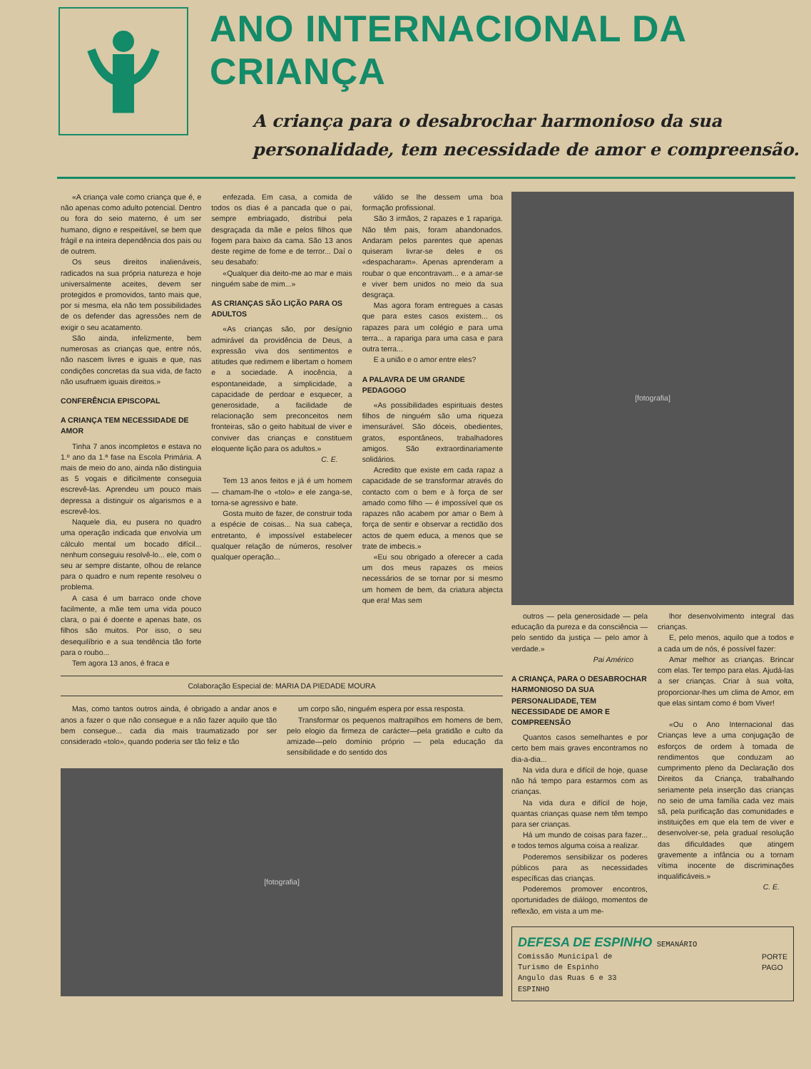ANO INTERNACIONAL DA CRIANÇA
A criança para o desabrochar harmonioso da sua personalidade, tem necessidade de amor e compreensão.
«A criança vale como criança que é, e não apenas como adulto potencial. Dentro ou fora do seio materno, é um ser humano, digno e respeitável, se bem que frágil e na inteira dependência dos pais ou de outrem.
Os seus direitos inalienáveis, radicados na sua própria natureza e hoje universalmente aceites, devem ser protegidos e promovidos, tanto mais que, por si mesma, ela não tem possibilidades de os defender das agressões nem de exigir o seu acatamento.
São ainda, infelizmente, bem numerosas as crianças que, entre nós, não nascem livres e iguais e que, nas condições concretas da sua vida, de facto não usufruem iguais direitos.»
CONFERÊNCIA EPISCOPAL
A CRIANÇA TEM NECESSIDADE DE AMOR
Tinha 7 anos incompletos e estava no 1.º ano da 1.ª fase na Escola Primária. A mais de meio do ano, ainda não distinguia as 5 vogais e dificilmente conseguia escrevê-las. Aprendeu um pouco mais depressa a distinguir os algarismos e a escrevê-los.
Naquele dia, eu pusera no quadro uma operação indicada que envolvia um cálculo mental um bocado difícil... nenhum conseguiu resolvê-lo... ele, com o seu ar sempre distante, olhou de relance para o quadro e num repente resolveu o problema.
A casa é um barraco onde chove facilmente, a mãe tem uma vida pouco clara, o pai é doente e apenas bate, os filhos são muitos. Por isso, o seu desequilíbrio e a sua tendência tão forte para o roubo...
Tem agora 13 anos, é fraca e
enfezada. Em casa, a comida de todos os dias é a pancada que o pai, sempre embriagado, distribui pela desgraçada da mãe e pelos filhos que fogem para baixo da cama. São 13 anos deste regime de fome e de terror... Daí o seu desabafo:
«Qualquer dia deito-me ao mar e mais ninguém sabe de mim...»
AS CRIANÇAS SÃO LIÇÃO PARA OS ADULTOS
«As crianças são, por desígnio admirável da providência de Deus, a expressão viva dos sentimentos e atitudes que redimem e libertam o homem e a sociedade. A inocência, a espontaneidade, a simplicidade, a capacidade de perdoar e esquecer, a generosidade, a facilidade de relacionação sem preconceitos nem fronteiras, são o geito habitual de viver e conviver das crianças e constituem eloquente lição para os adultos.»
C. E.
Tem 13 anos feitos e já é um homem — chamam-lhe o «tolo» e ele zanga-se, torna-se agressivo e bate.
Gosta muito de fazer, de construir toda a espécie de coisas... Na sua cabeça, entretanto, é impossível estabelecer qualquer relação de números, resolver qualquer operação...
válido se lhe dessem uma boa formação profissional.
São 3 irmãos, 2 rapazes e 1 rapariga. Não têm pais, foram abandonados. Andaram pelos parentes que apenas quiseram livrar-se deles e os «despacharam». Apenas aprenderam a roubar o que encontravam... e a amar-se e viver bem unidos no meio da sua desgraça.
Mas agora foram entregues a casas que para estes casos existem... os rapazes para um colégio e para uma terra... a rapariga para uma casa e para outra terra...
E a união e o amor entre eles?
A PALAVRA DE UM GRANDE PEDAGOGO
«As possibilidades espirituais destes filhos de ninguém são uma riqueza imensurável. São dóceis, obedientes, gratos, espontâneos, trabalhadores amigos. São extraordinariamente solidários.
Acredito que existe em cada rapaz a capacidade de se transformar através do contacto com o bem e à força de ser amado como filho — é impossível que os rapazes não acabem por amar o Bem à força de sentir e observar a rectidão dos actos de quem educa, a menos que se trate de imbecis.»
«Eu sou obrigado a oferecer a cada um dos meus rapazes os meios necessários de se tornar por si mesmo um homem de bem, da criatura abjecta que era! Mas sem
Colaboração Especial de: MARIA DA PIEDADE MOURA
Mas, como tantos outros ainda, é obrigado a andar anos e anos a fazer o que não consegue e a não fazer aquilo que tão bem consegue... cada dia mais traumatizado por ser considerado «tolo», quando poderia ser tão feliz e tão
um corpo são, ninguém espera por essa resposta.
Transformar os pequenos maltrapilhos em homens de bem, pelo elogio da firmeza de carácter—pela gratidão e culto da amizade—pelo domínio próprio — pela educação da sensibilidade e do sentido dos
[fotografia]
[fotografia]
outros — pela generosidade — pela educação da pureza e da consciência — pelo sentido da justiça — pelo amor à verdade.»
Pai Américo
A CRIANÇA, PARA O DESABROCHAR HARMONIOSO DA SUA PERSONALIDADE, TEM NECESSIDADE DE AMOR E COMPREENSÃO
Quantos casos semelhantes e por certo bem mais graves encontramos no dia-a-dia...
Na vida dura e difícil de hoje, quase não há tempo para estarmos com as crianças.
Na vida dura e difícil de hoje, quantas crianças quase nem têm tempo para ser crianças.
Há um mundo de coisas para fazer... e todos temos alguma coisa a realizar.
Poderemos sensibilizar os poderes públicos para as necessidades específicas das crianças.
Poderemos promover encontros, oportunidades de diálogo, momentos de reflexão, em vista a um me-
lhor desenvolvimento integral das crianças.
E, pelo menos, aquilo que a todos e a cada um de nós, é possível fazer:
Amar melhor as crianças. Brincar com elas. Ter tempo para elas. Ajudá-las a ser crianças. Criar à sua volta, proporcionar-lhes um clima de Amor, em que elas sintam como é bom Viver!
«Ou o Ano Internacional das Crianças leve a uma conjugação de esforços de ordem à tomada de rendimentos que conduzam ao cumprimento pleno da Declaração dos Direitos da Criança, trabalhando seriamente pela inserção das crianças no seio de uma família cada vez mais sã, pela purificação das comunidades e instituições em que ela tem de viver e desenvolver-se, pela gradual resolução das dificuldades que atingem gravemente a infância ou a tornam vítima inocente de discriminações inqualificáveis.»
C. E.
DEFESA DE ESPINHO SEMANÁRIO
PORTE
PAGO Comissão Municipal de
Turismo de Espinho
Angulo das Ruas 6 e 33
ESPINHO